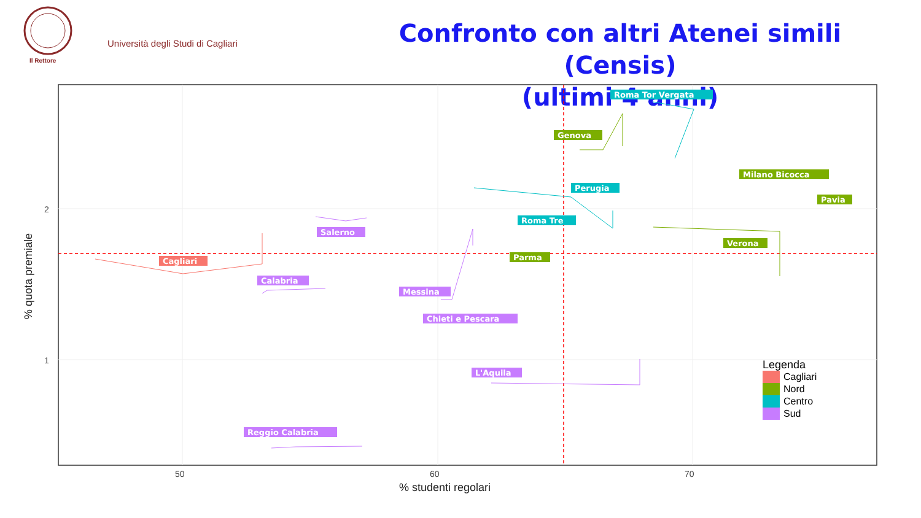Università degli Studi di Cagliari
Il Rettore
Confronto con altri Atenei simili (Censis)
(ultimi 4 anni)
Roma Tor Vergata
Genova
Milano Bicocca
Perugia
Pavia
Roma Tre
Salerno
Verona
Parma
Cagliari
Calabria
Messina
Chieti e Pescara
L'Aquila
Reggio Calabria
2
1
50
60
70
% studenti regolari
% quota premiale
Legenda
Cagliari
Nord
Centro
Sud